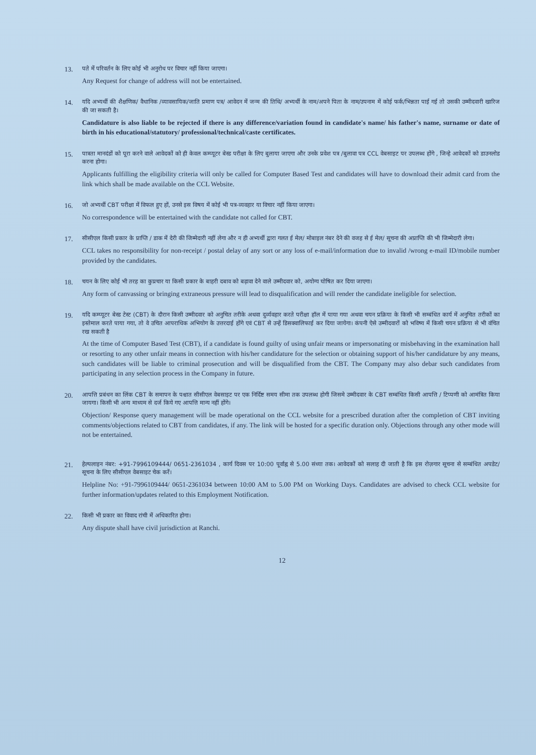13.
पते में परिवर्तन के लिए कोई भी अनुरोध पर विचार नहीं किया जाएगा।
Any Request for change of address will not be entertained.
14.
यदि अभ्यर्थी की शैक्षणिक/ वैधानिक /व्यावसायिक/जाति प्रमाण पत्र/ आवेदन में जन्म की तिथि/ अभ्यर्थी के नाम/अपने पिता के नाम/उपनाम में कोई फर्क/भिन्नता पाई गई तो उसकी उम्मीदवारी खारिज की जा सकती है।
Candidature is also liable to be rejected if there is any difference/variation found in candidate's name/ his father's name, surname or date of birth in his educational/statutory/ professional/technical/caste certificates.
15.
पात्रता मानदंडों को पूरा करने वाले आवेदकों को ही केवल कम्प्यूटर बेस्ड परीक्षा के लिए बुलाया जाएगा और उनके प्रवेश पत्र /बुलावा पत्र CCL वेबसाइट पर उपलब्ध होंगे , जिन्हे आवेदकों को डाउनलोड करना होगा।
Applicants fulfilling the eligibility criteria will only be called for Computer Based Test and candidates will have to download their admit card from the link which shall be made available on the CCL Website.
16.
जो अभ्यर्थी CBT परीक्षा में विफल हुए हों, उनसे इस विषय में कोई भी पत्र-व्यवहार या विचार नहीं किया जाएगा।
No correspondence will be entertained with the candidate not called for CBT.
17.
सीसीएल किसी प्रकार के प्राप्ति / डाक में देरी की जिम्मेदारी नहीं लेगा और न ही अभ्यर्थी द्वारा गलत ई मेल/ मोबाइल नंबर देने की वजह से ई मेल/ सूचना की अप्राप्ति की भी जिम्मेदारी लेगा।
CCL takes no responsibility for non-receipt / postal delay of any sort or any loss of e-mail/information due to invalid /wrong e-mail ID/mobile number provided by the candidates.
18.
चयन के लिए कोई भी तरह का कुप्रचार या किसी प्रकार के बाहरी दबाव को बढ़ावा देने वाले उम्मीदवार को, अयोग्य घोषित कर दिया जाएगा।
Any form of canvassing or bringing extraneous pressure will lead to disqualification and will render the candidate ineligible for selection.
19.
यदि कम्प्यूटर बेस्ड टेस्ट (CBT) के दौरान किसी उम्मीदवार को अनुचित तरीके अथवा दुर्व्यवहार करते परीक्षा हॉल में पाया गया अथवा चयन प्रक्रिया के किसी भी सम्बंधित कार्य में अनुचित तरीकों का इस्तेमाल करते पाया गया, तो वे उचित आपराधिक अभियोग के उत्तरदाई होंगे एवं CBT से उन्हें डिसक्वालिफाई कर दिया जायेगा। कंपनी ऐसे उम्मीदवारों को भविष्य में किसी चयन प्रक्रिया से भी वंचित रख सकती है
At the time of Computer Based Test (CBT), if a candidate is found guilty of using unfair means or impersonating or misbehaving in the examination hall or resorting to any other unfair means in connection with his/her candidature for the selection or obtaining support of his/her candidature by any means, such candidates will be liable to criminal prosecution and will be disqualified from the CBT. The Company may also debar such candidates from participating in any selection process in the Company in future.
20.
आपत्ति प्रबंधन का लिंक CBT के समापन के पश्चात सीसीएल वेबसाइट पर एक निर्दिष्ट समय सीमा तक उपलब्ध होगी जिसमे उम्मीदवार के CBT सम्बंधित किसी आपत्ति / टिप्पणी को आमंत्रित किया जायगा। किसी भी अन्य माध्यम से दर्ज किये गए आपत्ति मान्य नहीं होंगे।
Objection/ Response query management will be made operational on the CCL website for a prescribed duration after the completion of CBT inviting comments/objections related to CBT from candidates, if any. The link will be hosted for a specific duration only. Objections through any other mode will not be entertained.
21.
हेल्पलाइन नंबर: +91-7996109444/ 0651-2361034 , कार्य दिवस पर 10:00 पूर्वाह्न से 5.00 संध्या तक। आवेदकों को सलाह दी जाती है कि इस रोज़गार सूचना से सम्बंधित अपडेट/ सूचना के लिए सीसीएल वेबसाइट चेक करें।
Helpline No: +91-7996109444/ 0651-2361034 between 10:00 AM to 5.00 PM on Working Days. Candidates are advised to check CCL website for further information/updates related to this Employment Notification.
22.
किसी भी प्रकार का विवाद रांची में अधिकारित होगा।
Any dispute shall have civil jurisdiction at Ranchi.
12